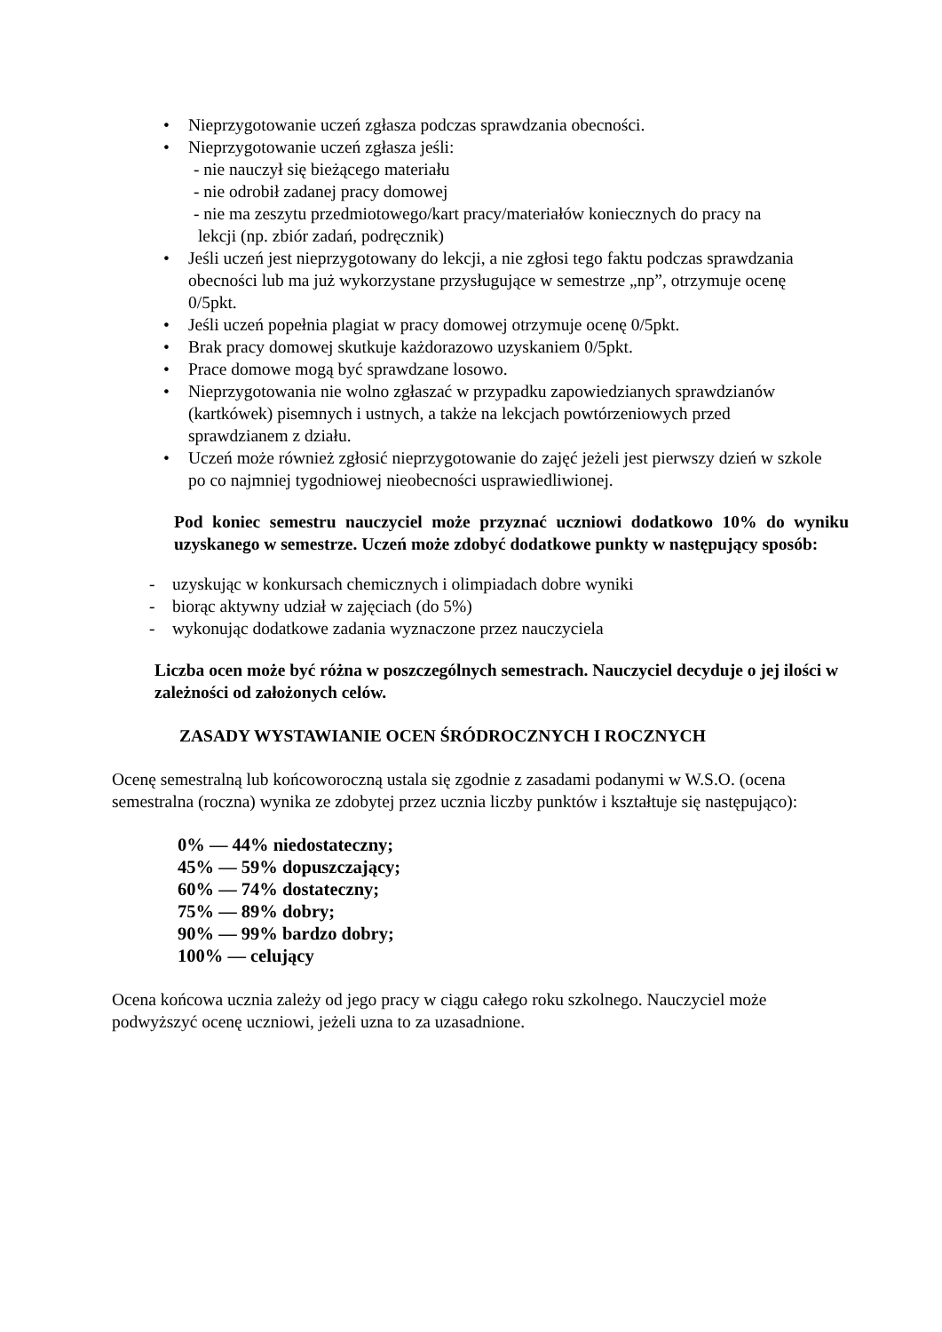• Nieprzygotowanie uczeń zgłasza podczas sprawdzania obecności.
• Nieprzygotowanie uczeń zgłasza jeśli:
- nie nauczył się bieżącego materiału
- nie odrobił zadanej pracy domowej
- nie ma zeszytu przedmiotowego/kart pracy/materiałów koniecznych do pracy na
lekcji (np. zbiór zadań, podręcznik)
• Jeśli uczeń jest nieprzygotowany do lekcji, a nie zgłosi tego faktu podczas sprawdzania obecności lub ma już wykorzystane przysługujące w semestrze „np”, otrzymuje ocenę 0/5pkt.
• Jeśli uczeń popełnia plagiat w pracy domowej otrzymuje ocenę 0/5pkt.
• Brak pracy domowej skutkuje każdorazowo uzyskaniem 0/5pkt.
• Prace domowe mogą być sprawdzane losowo.
• Nieprzygotowania nie wolno zgłaszać w przypadku zapowiedzianych sprawdzianów (kartkówek) pisemnych i ustnych, a także na lekcjach powtórzeniowych przed sprawdzianem z działu.
• Uczeń może również zgłosić nieprzygotowanie do zajęć jeżeli jest pierwszy dzień w szkole po co najmniej tygodniowej nieobecności usprawiedliwionej.
Pod koniec semestru nauczyciel może przyznać uczniowi dodatkowo 10% do wyniku uzyskanego w semestrze. Uczeń może zdobyć dodatkowe punkty w następujący sposób:
- uzyskując w konkursach chemicznych i olimpiadach dobre wyniki
- biorąc aktywny udział w zajęciach (do 5%)
- wykonując dodatkowe zadania wyznaczone przez nauczyciela
Liczba ocen może być różna w poszczególnych semestrach. Nauczyciel decyduje o jej ilości w zależności od założonych celów.
ZASADY WYSTAWIANIE OCEN ŚRÓDROCZNYCH I ROCZNYCH
Ocenę semestralną lub końcoworoczną ustala się zgodnie z zasadami podanymi w W.S.O. (ocena semestralna (roczna) wynika ze zdobytej przez ucznia liczby punktów i kształtuje się następująco):
0% — 44% niedostateczny;
45% — 59% dopuszczający;
60% — 74% dostateczny;
75% — 89% dobry;
90% — 99% bardzo dobry;
100% — celujący
Ocena końcowa ucznia zależy od jego pracy w ciągu całego roku szkolnego. Nauczyciel może podwyższyć ocenę uczniowi, jeżeli uzna to za uzasadnione.